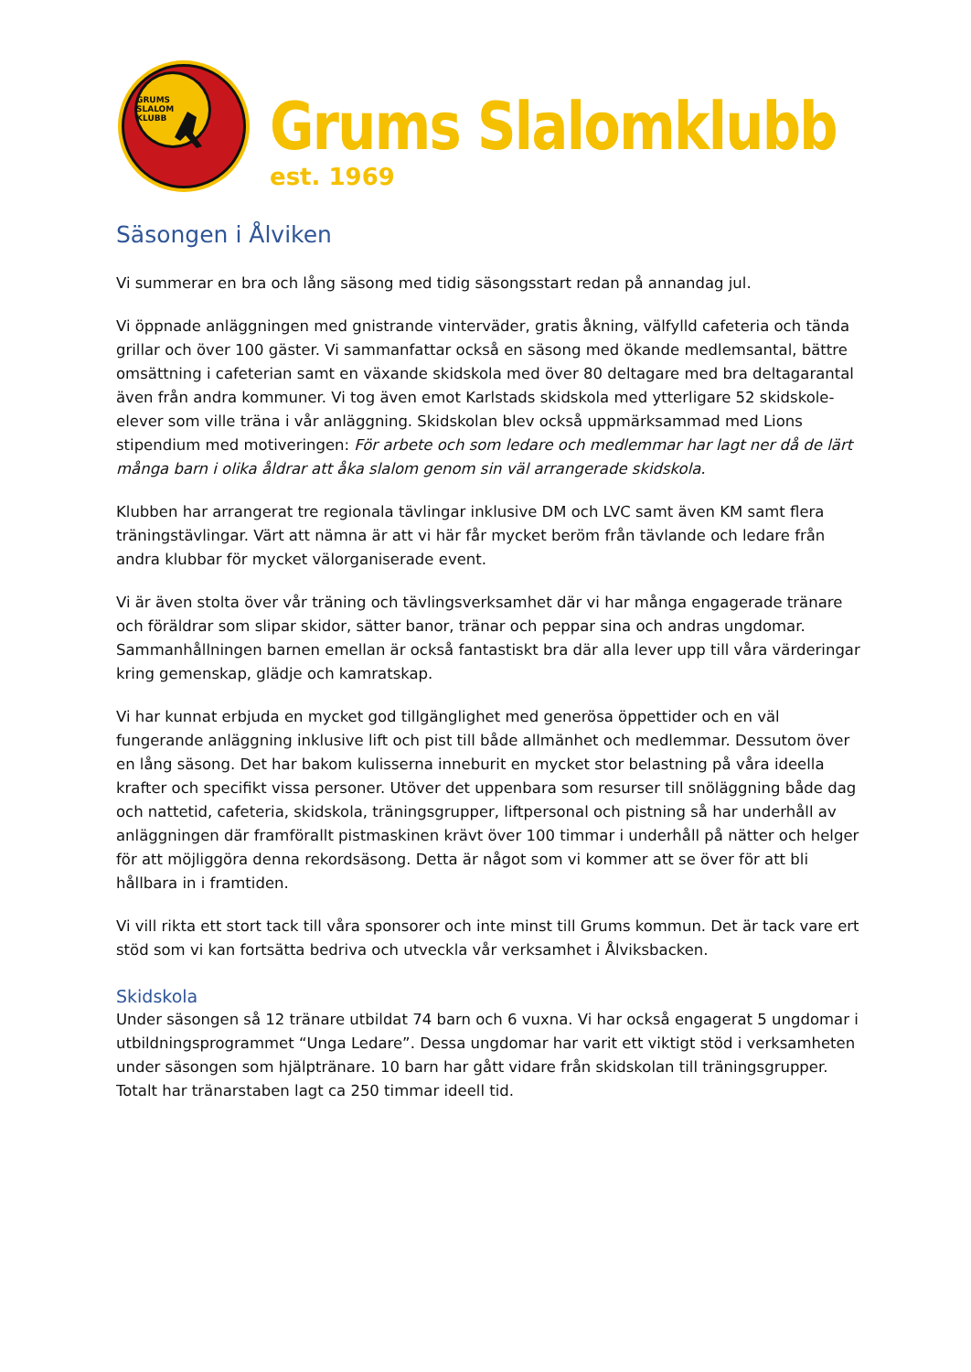GRUMS
SLALOM
KLUBB
Grums Slalomklubb
est. 1969
Säsongen i Ålviken
Vi summerar en bra och lång säsong med tidig säsongsstart redan på annandag jul.
Vi öppnade anläggningen med gnistrande vinterväder, gratis åkning, välfylld cafeteria och tända grillar och över 100 gäster. Vi sammanfattar också en säsong med ökande medlemsantal, bättre omsättning i cafeterian samt en växande skidskola med över 80 deltagare med bra deltagarantal även från andra kommuner. Vi tog även emot Karlstads skidskola med ytterligare 52 skidskole-elever som ville träna i vår anläggning. Skidskolan blev också uppmärksammad med Lions stipendium med motiveringen: För arbete och som ledare och medlemmar har lagt ner då de lärt många barn i olika åldrar att åka slalom genom sin väl arrangerade skidskola.
Klubben har arrangerat tre regionala tävlingar inklusive DM och LVC samt även KM samt flera träningstävlingar. Värt att nämna är att vi här får mycket beröm från tävlande och ledare från andra klubbar för mycket välorganiserade event.
Vi är även stolta över vår träning och tävlingsverksamhet där vi har många engagerade tränare och föräldrar som slipar skidor, sätter banor, tränar och peppar sina och andras ungdomar. Sammanhållningen barnen emellan är också fantastiskt bra där alla lever upp till våra värderingar kring gemenskap, glädje och kamratskap.
Vi har kunnat erbjuda en mycket god tillgänglighet med generösa öppettider och en väl fungerande anläggning inklusive lift och pist till både allmänhet och medlemmar. Dessutom över en lång säsong. Det har bakom kulisserna inneburit en mycket stor belastning på våra ideella krafter och specifikt vissa personer. Utöver det uppenbara som resurser till snöläggning både dag och nattetid, cafeteria, skidskola, träningsgrupper, liftpersonal och pistning så har underhåll av anläggningen där framförallt pistmaskinen krävt över 100 timmar i underhåll på nätter och helger för att möjliggöra denna rekordsäsong. Detta är något som vi kommer att se över för att bli hållbara in i framtiden.
Vi vill rikta ett stort tack till våra sponsorer och inte minst till Grums kommun. Det är tack vare ert stöd som vi kan fortsätta bedriva och utveckla vår verksamhet i Ålviksbacken.
Skidskola
Under säsongen så 12 tränare utbildat 74 barn och 6 vuxna. Vi har också engagerat 5 ungdomar i utbildningsprogrammet “Unga Ledare”. Dessa ungdomar har varit ett viktigt stöd i verksamheten under säsongen som hjälptränare. 10 barn har gått vidare från skidskolan till träningsgrupper. Totalt har tränarstaben lagt ca 250 timmar ideell tid.